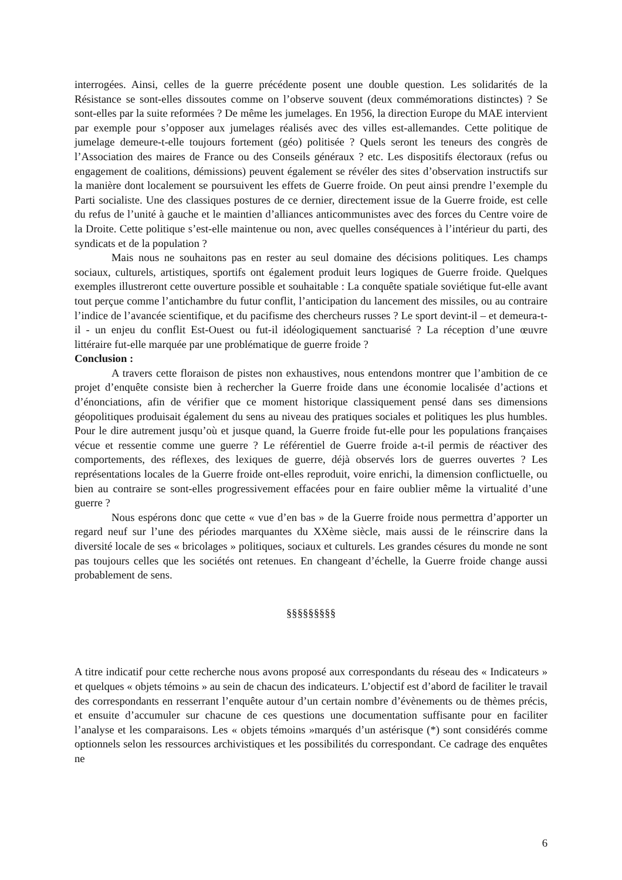interrogées. Ainsi, celles de la guerre précédente posent une double question. Les solidarités de la Résistance se sont-elles dissoutes comme on l’observe souvent (deux commémorations distinctes) ? Se sont-elles par la suite reformées ? De même les jumelages. En 1956, la direction Europe du MAE intervient par exemple pour s’opposer aux jumelages réalisés avec des villes est-allemandes. Cette politique de jumelage demeure-t-elle toujours fortement (géo) politisée ? Quels seront les teneurs des congrès de l’Association des maires de France ou des Conseils généraux ? etc. Les dispositifs électoraux (refus ou engagement de coalitions, démissions) peuvent également se révéler des sites d’observation instructifs sur la manière dont localement se poursuivent les effets de Guerre froide. On peut ainsi prendre l’exemple du Parti socialiste. Une des classiques postures de ce dernier, directement issue de la Guerre froide, est celle du refus de l’unité à gauche et le maintien d’alliances anticommunistes avec des forces du Centre voire de la Droite. Cette politique s’est-elle maintenue ou non, avec quelles conséquences à l’intérieur du parti, des syndicats et de la population ?
Mais nous ne souhaitons pas en rester au seul domaine des décisions politiques. Les champs sociaux, culturels, artistiques, sportifs ont également produit leurs logiques de Guerre froide. Quelques exemples illustreront cette ouverture possible et souhaitable : La conquête spatiale soviétique fut-elle avant tout perçue comme l’antichambre du futur conflit, l’anticipation du lancement des missiles, ou au contraire l’indice de l’avancée scientifique, et du pacifisme des chercheurs russes ? Le sport devint-il – et demeura-t-il - un enjeu du conflit Est-Ouest ou fut-il idéologiquement sanctuarisé ? La réception d’une œuvre littéraire fut-elle marquée par une problématique de guerre froide ?
Conclusion :
A travers cette floraison de pistes non exhaustives, nous entendons montrer que l’ambition de ce projet d’enquête consiste bien à rechercher la Guerre froide dans une économie localisée d’actions et d’énonciations, afin de vérifier que ce moment historique classiquement pensé dans ses dimensions géopolitiques produisait également du sens au niveau des pratiques sociales et politiques les plus humbles. Pour le dire autrement jusqu’où et jusque quand, la Guerre froide fut-elle pour les populations françaises vécue et ressentie comme une guerre ? Le référentiel de Guerre froide a-t-il permis de réactiver des comportements, des réflexes, des lexiques de guerre, déjà observés lors de guerres ouvertes ? Les représentations locales de la Guerre froide ont-elles reproduit, voire enrichi, la dimension conflictuelle, ou bien au contraire se sont-elles progressivement effacées pour en faire oublier même la virtualité d’une guerre ?
Nous espérons donc que cette « vue d’en bas » de la Guerre froide nous permettra d’apporter un regard neuf sur l’une des périodes marquantes du XXème siècle, mais aussi de le réinscrire dans la diversité locale de ses « bricolages » politiques, sociaux et culturels. Les grandes césures du monde ne sont pas toujours celles que les sociétés ont retenues. En changeant d’échelle, la Guerre froide change aussi probablement de sens.
§§§§§§§§§
A titre indicatif pour cette recherche nous avons proposé aux correspondants du réseau des « Indicateurs » et quelques « objets témoins » au sein de chacun des indicateurs. L’objectif est d’abord de faciliter le travail des correspondants en resserrant l’enquête autour d’un certain nombre d’évènements ou de thèmes précis, et ensuite d’accumuler sur chacune de ces questions une documentation suffisante pour en faciliter l’analyse et les comparaisons. Les « objets témoins »marqués d’un astérisque (*) sont considérés comme optionnels selon les ressources archivistiques et les possibilités du correspondant. Ce cadrage des enquêtes ne
6